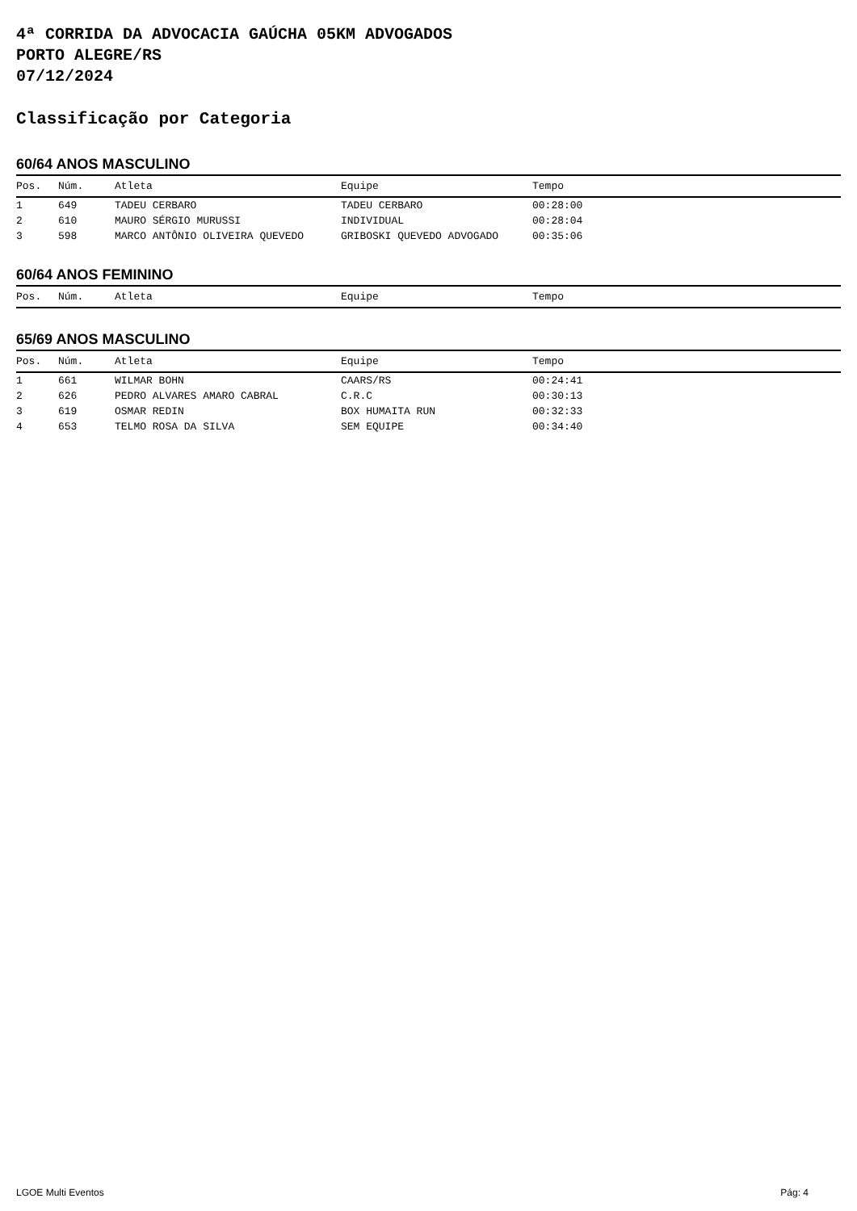4ª CORRIDA DA ADVOCACIA GAÚCHA 05KM ADVOGADOS
PORTO ALEGRE/RS
07/12/2024
Classificação por Categoria
60/64 ANOS MASCULINO
| Pos. | Núm. | Atleta | Equipe | Tempo |
| --- | --- | --- | --- | --- |
| 1 | 649 | TADEU CERBARO | TADEU CERBARO | 00:28:00 |
| 2 | 610 | MAURO SÉRGIO MURUSSI | INDIVIDUAL | 00:28:04 |
| 3 | 598 | MARCO ANTÔNIO OLIVEIRA QUEVEDO | GRIBOSKI QUEVEDO ADVOGADO | 00:35:06 |
60/64 ANOS FEMININO
| Pos. | Núm. | Atleta | Equipe | Tempo |
| --- | --- | --- | --- | --- |
65/69 ANOS MASCULINO
| Pos. | Núm. | Atleta | Equipe | Tempo |
| --- | --- | --- | --- | --- |
| 1 | 661 | WILMAR BOHN | CAARS/RS | 00:24:41 |
| 2 | 626 | PEDRO ALVARES AMARO CABRAL | C.R.C | 00:30:13 |
| 3 | 619 | OSMAR REDIN | BOX HUMAITA RUN | 00:32:33 |
| 4 | 653 | TELMO ROSA DA SILVA | SEM EQUIPE | 00:34:40 |
LGOE Multi Eventos Pág: 4